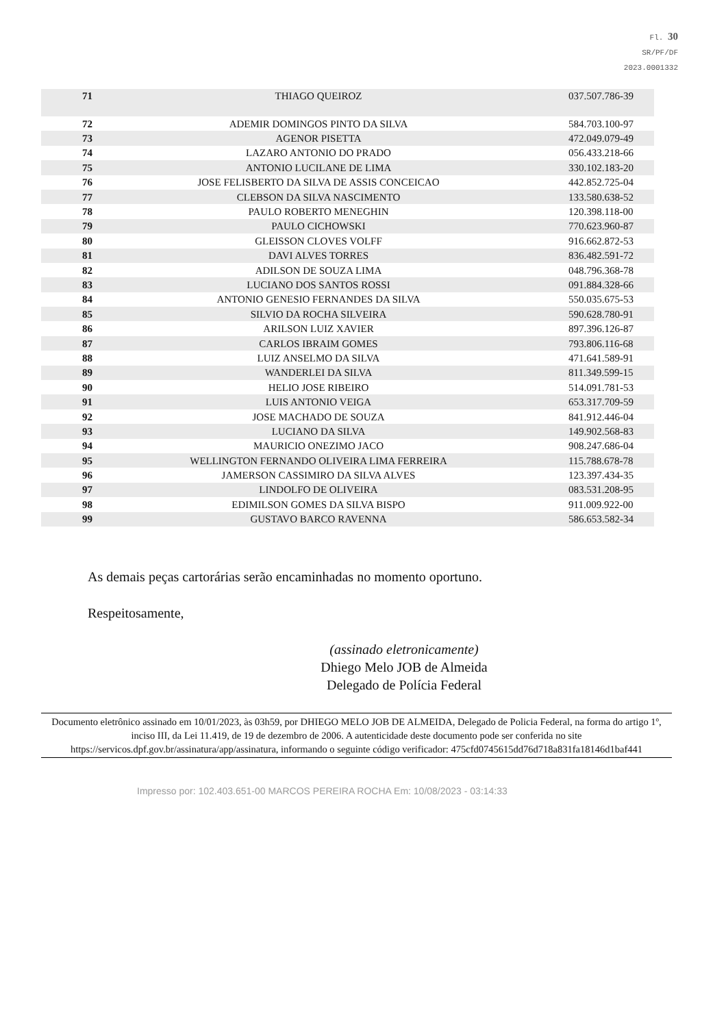Fl. 30
SR/PF/DF
2023.0001332
| 71 | THIAGO QUEIROZ | 037.507.786-39 |
| 72 | ADEMIR DOMINGOS PINTO DA SILVA | 584.703.100-97 |
| 73 | AGENOR PISETTA | 472.049.079-49 |
| 74 | LAZARO ANTONIO DO PRADO | 056.433.218-66 |
| 75 | ANTONIO LUCILANE DE LIMA | 330.102.183-20 |
| 76 | JOSE FELISBERTO DA SILVA DE ASSIS CONCEICAO | 442.852.725-04 |
| 77 | CLEBSON DA SILVA NASCIMENTO | 133.580.638-52 |
| 78 | PAULO ROBERTO MENEGHIN | 120.398.118-00 |
| 79 | PAULO CICHOWSKI | 770.623.960-87 |
| 80 | GLEISSON CLOVES VOLFF | 916.662.872-53 |
| 81 | DAVI ALVES TORRES | 836.482.591-72 |
| 82 | ADILSON DE SOUZA LIMA | 048.796.368-78 |
| 83 | LUCIANO DOS SANTOS ROSSI | 091.884.328-66 |
| 84 | ANTONIO GENESIO FERNANDES DA SILVA | 550.035.675-53 |
| 85 | SILVIO DA ROCHA SILVEIRA | 590.628.780-91 |
| 86 | ARILSON LUIZ XAVIER | 897.396.126-87 |
| 87 | CARLOS IBRAIM GOMES | 793.806.116-68 |
| 88 | LUIZ ANSELMO DA SILVA | 471.641.589-91 |
| 89 | WANDERLEI DA SILVA | 811.349.599-15 |
| 90 | HELIO JOSE RIBEIRO | 514.091.781-53 |
| 91 | LUIS ANTONIO VEIGA | 653.317.709-59 |
| 92 | JOSE MACHADO DE SOUZA | 841.912.446-04 |
| 93 | LUCIANO DA SILVA | 149.902.568-83 |
| 94 | MAURICIO ONEZIMO JACO | 908.247.686-04 |
| 95 | WELLINGTON FERNANDO OLIVEIRA LIMA FERREIRA | 115.788.678-78 |
| 96 | JAMERSON CASSIMIRO DA SILVA ALVES | 123.397.434-35 |
| 97 | LINDOLFO DE OLIVEIRA | 083.531.208-95 |
| 98 | EDIMILSON GOMES DA SILVA BISPO | 911.009.922-00 |
| 99 | GUSTAVO BARCO RAVENNA | 586.653.582-34 |
As demais peças cartorárias serão encaminhadas no momento oportuno.
Respeitosamente,
(assinado eletronicamente)
Dhiego Melo JOB de Almeida
Delegado de Polícia Federal
Documento eletrônico assinado em 10/01/2023, às 03h59, por DHIEGO MELO JOB DE ALMEIDA, Delegado de Policia Federal, na forma do artigo 1º, inciso III, da Lei 11.419, de 19 de dezembro de 2006. A autenticidade deste documento pode ser conferida no site https://servicos.dpf.gov.br/assinatura/app/assinatura, informando o seguinte código verificador: 475cfd0745615dd76d718a831fa18146d1baf441
Impresso por: 102.403.651-00 MARCOS PEREIRA ROCHA Em: 10/08/2023 - 03:14:33